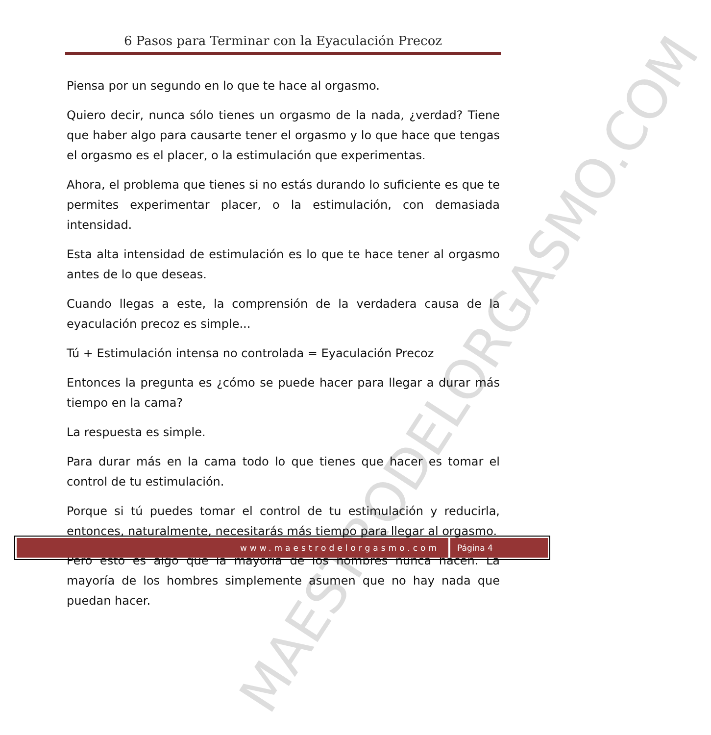6 Pasos para Terminar con la Eyaculación Precoz
MAESTRODELORGASMO.COM
Piensa por un segundo en lo que te hace al orgasmo.
Quiero decir, nunca sólo tienes un orgasmo de la nada, ¿verdad? Tiene que haber algo para causarte tener el orgasmo y lo que hace que tengas el orgasmo es el placer, o la estimulación que experimentas.
Ahora, el problema que tienes si no estás durando lo suficiente es que te permites experimentar placer, o la estimulación, con demasiada intensidad.
Esta alta intensidad de estimulación es lo que te hace tener al orgasmo antes de lo que deseas.
Cuando llegas a este, la comprensión de la verdadera causa de la eyaculación precoz es simple...
Tú + Estimulación intensa no controlada = Eyaculación Precoz
Entonces la pregunta es ¿cómo se puede hacer para llegar a durar más tiempo en la cama?
La respuesta es simple.
Para durar más en la cama todo lo que tienes que hacer es tomar el control de tu estimulación.
Porque si tú puedes tomar el control de tu estimulación y reducirla, entonces, naturalmente, necesitarás más tiempo para llegar al orgasmo.
Pero esto es algo que la mayoría de los hombres nunca hacen. La mayoría de los hombres simplemente asumen que no hay nada que puedan hacer.
www.maestrodelorgasmo.com Página 4